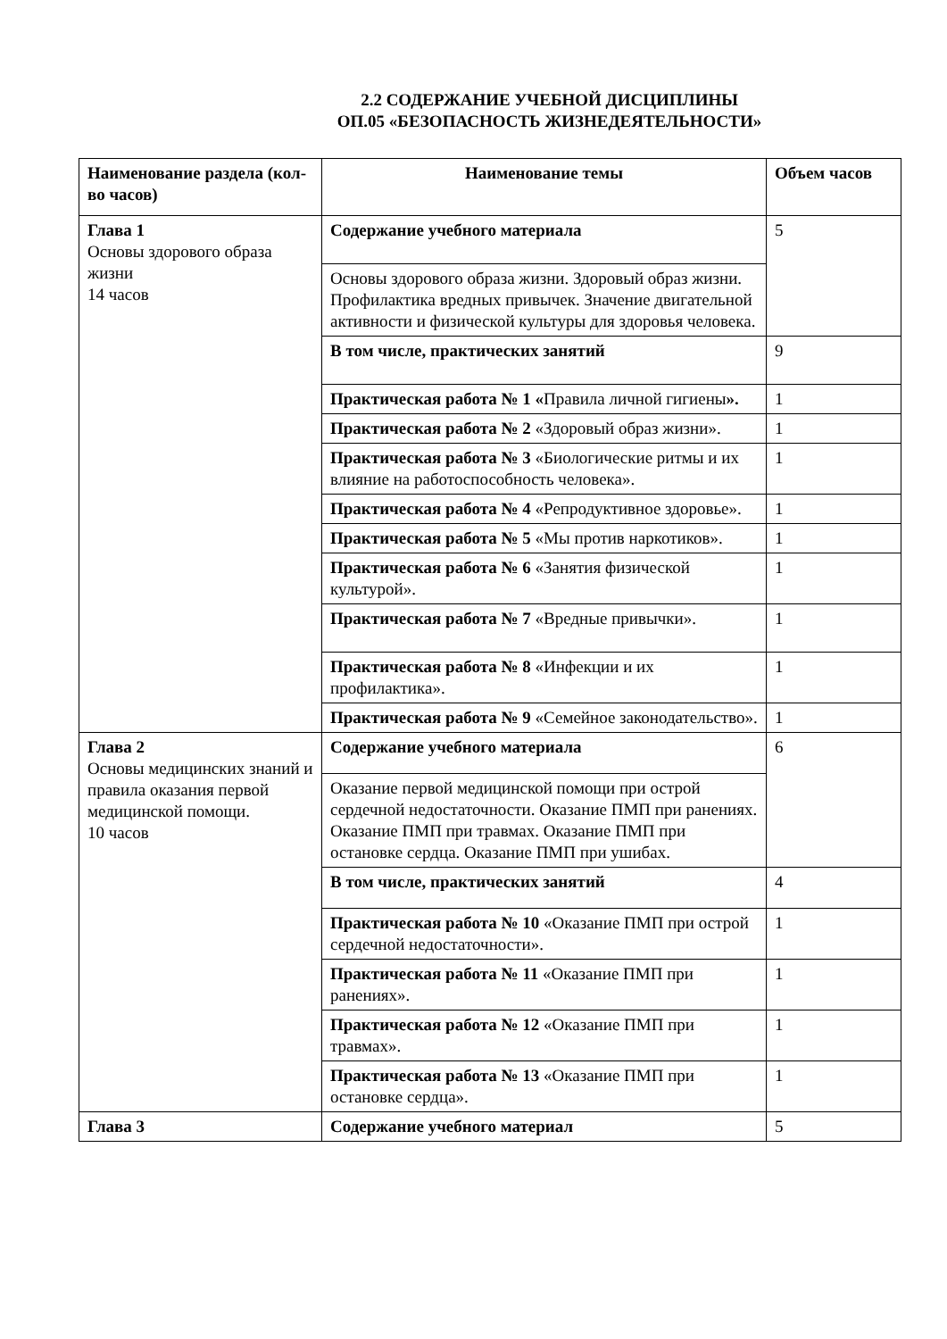2.2 СОДЕРЖАНИЕ УЧЕБНОЙ ДИСЦИПЛИНЫ
ОП.05 «БЕЗОПАСНОСТЬ ЖИЗНЕДЕЯТЕЛЬНОСТИ»
| Наименование раздела (кол-во часов) | Наименование темы | Объем часов |
| --- | --- | --- |
| Глава 1 Основы здорового образа жизни 14 часов | Содержание учебного материала | 5 |
| | Основы здорового образа жизни. Здоровый образ жизни. Профилактика вредных привычек. Значение двигательной активности и физической культуры для здоровья человека. | |
| | В том числе, практических занятий | 9 |
| | Практическая работа № 1 « Правила личной гигиены ». | 1 |
| | Практическая работа № 2 «Здоровый образ жизни». | 1 |
| | Практическая работа № 3 «Биологические ритмы и их влияние на работоспособность человека». | 1 |
| | Практическая работа № 4 «Репродуктивное здоровье». | 1 |
| | Практическая работа № 5 «Мы против наркотиков». | 1 |
| | Практическая работа № 6 «Занятия физической культурой». | 1 |
| | Практическая работа № 7 «Вредные привычки». | 1 |
| | Практическая работа № 8 «Инфекции и их профилактика». | 1 |
| | Практическая работа № 9 «Семейное законодательство». | 1 |
| Глава 2 Основы медицинских знаний и правила оказания первой медицинской помощи. 10 часов | Содержание учебного материала | 6 |
| | Оказание первой медицинской помощи при острой сердечной недостаточности. Оказание ПМП при ранениях. Оказание ПМП при травмах. Оказание ПМП при остановке сердца. Оказание ПМП при ушибах. | |
| | В том числе, практических занятий | 4 |
| | Практическая работа № 10 «Оказание ПМП при острой сердечной недостаточности». | 1 |
| | Практическая работа № 11 «Оказание ПМП при ранениях». | 1 |
| | Практическая работа № 12 «Оказание ПМП при травмах». | 1 |
| | Практическая работа № 13 «Оказание ПМП при остановке сердца». | 1 |
| Глава 3 | Содержание учебного материал | 5 |